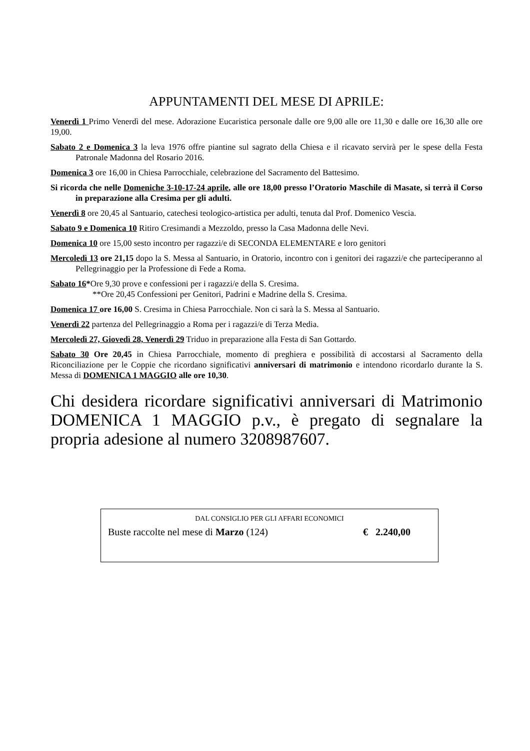APPUNTAMENTI DEL MESE DI APRILE:
Venerdì 1 Primo Venerdì del mese. Adorazione Eucaristica personale dalle ore 9,00 alle ore 11,30 e dalle ore 16,30 alle ore 19,00.
Sabato 2 e Domenica 3 la leva 1976 offre piantine sul sagrato della Chiesa e il ricavato servirà per le spese della Festa Patronale Madonna del Rosario 2016.
Domenica 3 ore 16,00 in Chiesa Parrocchiale, celebrazione del Sacramento del Battesimo.
Si ricorda che nelle Domeniche 3-10-17-24 aprile, alle ore 18,00 presso l’Oratorio Maschile di Masate, si terrà il Corso in preparazione alla Cresima per gli adulti.
Venerdì 8 ore 20,45 al Santuario, catechesi teologico-artistica per adulti, tenuta dal Prof. Domenico Vescia.
Sabato 9 e Domenica 10 Ritiro Cresimandi a Mezzoldo, presso la Casa Madonna delle Nevi.
Domenica 10 ore 15,00 sesto incontro per ragazzi/e di SECONDA ELEMENTARE e loro genitori
Mercoledì 13 ore 21,15 dopo la S. Messa al Santuario, in Oratorio, incontro con i genitori dei ragazzi/e che parteciperanno al Pellegrinaggio per la Professione di Fede a Roma.
Sabato 16*Ore 9,30 prove e confessioni per i ragazzi/e della S. Cresima.
**Ore 20,45 Confessioni per Genitori, Padrini e Madrine della S. Cresima.
Domenica 17 ore 16,00 S. Cresima in Chiesa Parrocchiale. Non ci sarà la S. Messa al Santuario.
Venerdì 22 partenza del Pellegrinaggio a Roma per i ragazzi/e di Terza Media.
Mercoledì 27, Giovedì 28, Venerdì 29 Triduo in preparazione alla Festa di San Gottardo.
Sabato 30 Ore 20,45 in Chiesa Parrocchiale, momento di preghiera e possibilità di accostarsi al Sacramento della Riconciliazione per le Coppie che ricordano significativi anniversari di matrimonio e intendono ricordarlo durante la S. Messa di DOMENICA 1 MAGGIO alle ore 10,30.
Chi desidera ricordare significativi anniversari di Matrimonio DOMENICA 1 MAGGIO p.v., è pregato di segnalare la propria adesione al numero 3208987607.
DAL CONSIGLIO PER GLI AFFARI ECONOMICI
Buste raccolte nel mese di Marzo (124) € 2.240,00